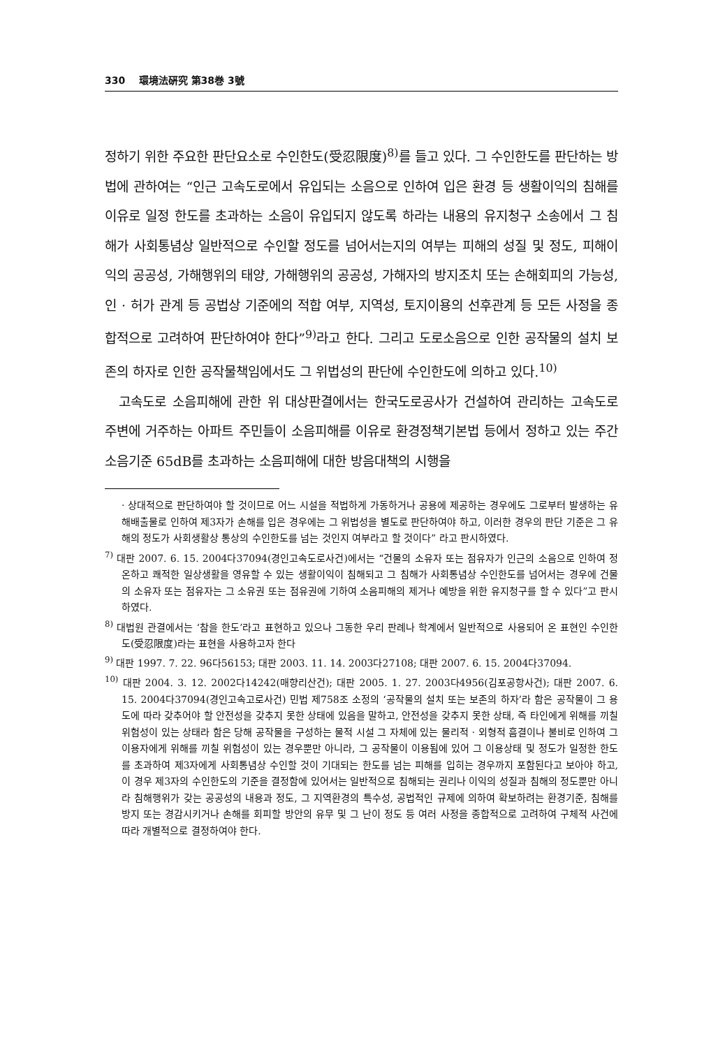330 環境法硏究 第38巻 3號
정하기 위한 주요한 판단요소로 수인한도(受忍限度)<sup>8)</sup>를 들고 있다. 그 수인한도를 판단하는 방법에 관하여는 “인근 고속도로에서 유입되는 소음으로 인하여 입은 환경 등 생활이익의 침해를 이유로 일정 한도를 초과하는 소음이 유입되지 않도록 하라는 내용의 유지청구 소송에서 그 침해가 사회통념상 일반적으로 수인할 정도를 넘어서는지의 여부는 피해의 성질 및 정도, 피해이익의 공공성, 가해행위의 태양, 가해행위의 공공성, 가해자의 방지조치 또는 손해회피의 가능성, 인 · 허가 관계 등 공법상 기준에의 적합 여부, 지역성, 토지이용의 선후관계 등 모든 사정을 종합적으로 고려하여 판단하여야 한다”<sup>9)</sup>라고 한다. 그리고 도로소음으로 인한 공작물의 설치 보존의 하자로 인한 공작물책임에서도 그 위법성의 판단에 수인한도에 의하고 있다.<sup>10)</sup>
고속도로 소음피해에 관한 위 대상판결에서는 한국도로공사가 건설하여 관리하는 고속도로 주변에 거주하는 아파트 주민들이 소음피해를 이유로 환경정책기본법 등에서 정하고 있는 주간소음기준 65dB를 초과하는 소음피해에 대한 방음대책의 시행을
· 상대적으로 판단하여야 할 것이므로 어느 시설을 적법하게 가동하거나 공용에 제공하는 경우에도 그로부터 발생하는 유해배출물로 인하여 제3자가 손해를 입은 경우에는 그 위법성을 별도로 판단하여야 하고, 이러한 경우의 판단 기준은 그 유해의 정도가 사회생활상 통상의 수인한도를 넘는 것인지 여부라고 할 것이다” 라고 판시하였다.
<sup>7)</sup> 대판 2007. 6. 15. 2004다37094(경인고속도로사건)에서는 “건물의 소유자 또는 점유자가 인근의 소음으로 인하여 정온하고 쾌적한 일상생활을 영유할 수 있는 생활이익이 침해되고 그 침해가 사회통념상 수인한도를 넘어서는 경우에 건물의 소유자 또는 점유자는 그 소유권 또는 점유권에 기하여 소음피해의 제거나 예방을 위한 유지청구를 할 수 있다”고 판시하였다.
<sup>8)</sup> 대법원 관결에서는 ‘참을 한도’라고 표현하고 있으나 그동한 우리 판례나 학계에서 일반적으로 사용되어 온 표현인 수인한도(受忍限度)라는 표현을 사용하고자 한다
<sup>9)</sup> 대판 1997. 7. 22. 96다56153; 대판 2003. 11. 14. 2003다27108; 대판 2007. 6. 15. 2004다37094.
<sup>10)</sup> 대판 2004. 3. 12. 2002다14242(매향리산건); 대판 2005. 1. 27. 2003다4956(김포공항사건); 대판 2007. 6. 15. 2004다37094(경인고속고로사건) 민법 제758조 소정의 ‘공작물의 설치 또는 보존의 하자’라 함은 공작물이 그 용도에 따라 갖추어야 할 안전성을 갖추지 못한 상태에 있음을 말하고, 안전성을 갖추지 못한 상태, 즉 타인에게 위해를 끼칠 위험성이 있는 상태라 함은 당해 공작물을 구성하는 물적 시설 그 자체에 있는 물리적 · 외형적 흠결이나 불비로 인하여 그 이용자에게 위해를 끼칠 위험성이 있는 경우뿐만 아니라, 그 공작물이 이용됨에 있어 그 이용상태 및 정도가 일정한 한도를 초과하여 제3자에게 사회통념상 수인할 것이 기대되는 한도를 넘는 피해를 입히는 경우까지 포함된다고 보아야 하고, 이 경우 제3자의 수인한도의 기준을 결정함에 있어서는 일반적으로 침해되는 권리나 이익의 성질과 침해의 정도뿐만 아니라 침해행위가 갖는 공공성의 내용과 정도, 그 지역환경의 특수성, 공법적인 규제에 의하여 확보하려는 환경기준, 침해를 방지 또는 경감시키거나 손해를 회피할 방안의 유무 및 그 난이 정도 등 여러 사정을 종합적으로 고려하여 구체적 사건에 따라 개별적으로 결정하여야 한다.